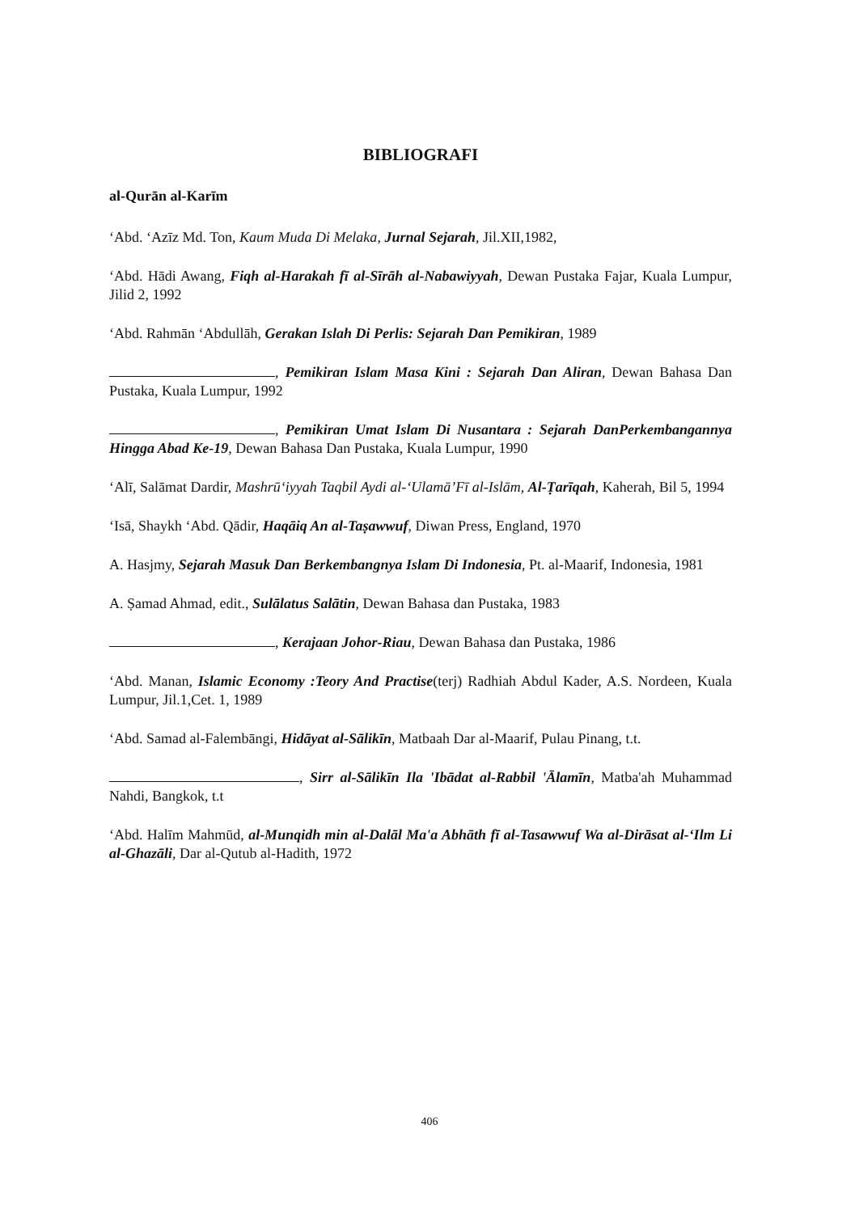BIBLIOGRAFI
al-Qurān al-Karīm
‘Abd. ‘Azīz Md. Ton, Kaum Muda Di Melaka, Jurnal Sejarah, Jil.XII,1982,
‘Abd. Hādi Awang, Fiqh al-Harakah fī al-Sīrāh al-Nabawiyyah, Dewan Pustaka Fajar, Kuala Lumpur, Jilid 2, 1992
‘Abd. Rahmān ‘Abdullāh, Gerakan Islah Di Perlis: Sejarah Dan Pemikiran, 1989
, Pemikiran Islam Masa Kini : Sejarah Dan Aliran, Dewan Bahasa Dan Pustaka, Kuala Lumpur, 1992
, Pemikiran Umat Islam Di Nusantara : Sejarah DanPerkembangannya Hingga Abad Ke-19, Dewan Bahasa Dan Pustaka, Kuala Lumpur, 1990
‘Alī, Salāmat Dardir, Mashrū‘iyyah Taqbil Aydi al-‘Ulamā’Fī al-Islām, Al-Ṭarīqah, Kaherah, Bil 5, 1994
‘Isā, Shaykh ‘Abd. Qādir, Haqāiq An al-Taṣawwuf, Diwan Press, England, 1970
A. Hasjmy, Sejarah Masuk Dan Berkembangnya Islam Di Indonesia, Pt. al-Maarif, Indonesia, 1981
A. Ṣamad Ahmad, edit., Sulālatus Salātin, Dewan Bahasa dan Pustaka, 1983
, Kerajaan Johor-Riau, Dewan Bahasa dan Pustaka, 1986
‘Abd. Manan, Islamic Economy :Teory And Practise(terj) Radhiah Abdul Kader, A.S. Nordeen, Kuala Lumpur, Jil.1,Cet. 1, 1989
‘Abd. Samad al-Falembāngi, Hidāyat al-Sālikīn, Matbaah Dar al-Maarif, Pulau Pinang, t.t.
, Sirr al-Sālikīn Ila 'Ibādat al-Rabbil 'Ālamīn, Matba'ah Muhammad Nahdi, Bangkok, t.t
‘Abd. Halīm Mahmūd, al-Munqidh min al-Dalāl Ma'a Abhāth fī al-Tasawwuf Wa al-Dirāsat al-‘Ilm Li al-Ghazāli, Dar al-Qutub al-Hadith, 1972
406